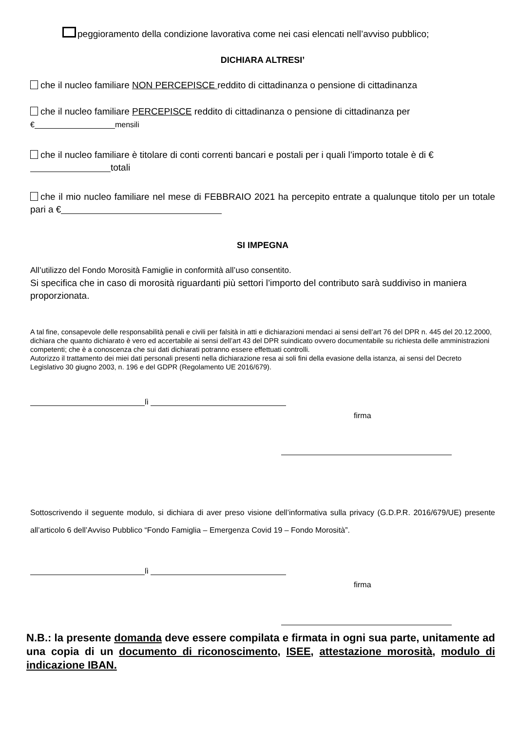peggioramento della condizione lavorativa come nei casi elencati nell’avviso pubblico;
DICHIARA ALTRESI’
che il nucleo familiare NON PERCEPISCE reddito di cittadinanza o pensione di cittadinanza
che il nucleo familiare PERCEPISCE reddito di cittadinanza o pensione di cittadinanza per
€ mensili
che il nucleo familiare è titolare di conti correnti bancari e postali per i quali l’importo totale è di €
totali
che il mio nucleo familiare nel mese di FEBBRAIO 2021 ha percepito entrate a qualunque titolo per un totale pari a €
SI IMPEGNA
All’utilizzo del Fondo Morosità Famiglie in conformità all’uso consentito.
Si specifica che in caso di morosità riguardanti più settori l’importo del contributo sarà suddiviso in maniera proporzionata.
A tal fine, consapevole delle responsabilità penali e civili per falsità in atti e dichiarazioni mendaci ai sensi dell’art 76 del DPR n. 445 del 20.12.2000, dichiara che quanto dichiarato è vero ed accertabile ai sensi dell’art 43 del DPR suindicato ovvero documentabile su richiesta delle amministrazioni competenti; che è a conoscenza che sui dati dichiarati potranno essere effettuati controlli.
Autorizzo il trattamento dei miei dati personali presenti nella dichiarazione resa ai soli fini della evasione della istanza, ai sensi del Decreto Legislativo 30 giugno 2003, n. 196 e del GDPR (Regolamento UE 2016/679).
lì
firma
Sottoscrivendo il seguente modulo, si dichiara di aver preso visione dell’informativa sulla privacy (G.D.P.R. 2016/679/UE) presente all’articolo 6 dell’Avviso Pubblico “Fondo Famiglia – Emergenza Covid 19 – Fondo Morosità”.
lì
firma
N.B.: la presente domanda deve essere compilata e firmata in ogni sua parte, unitamente ad una copia di un documento di riconoscimento, ISEE, attestazione morosità, modulo di indicazione IBAN.